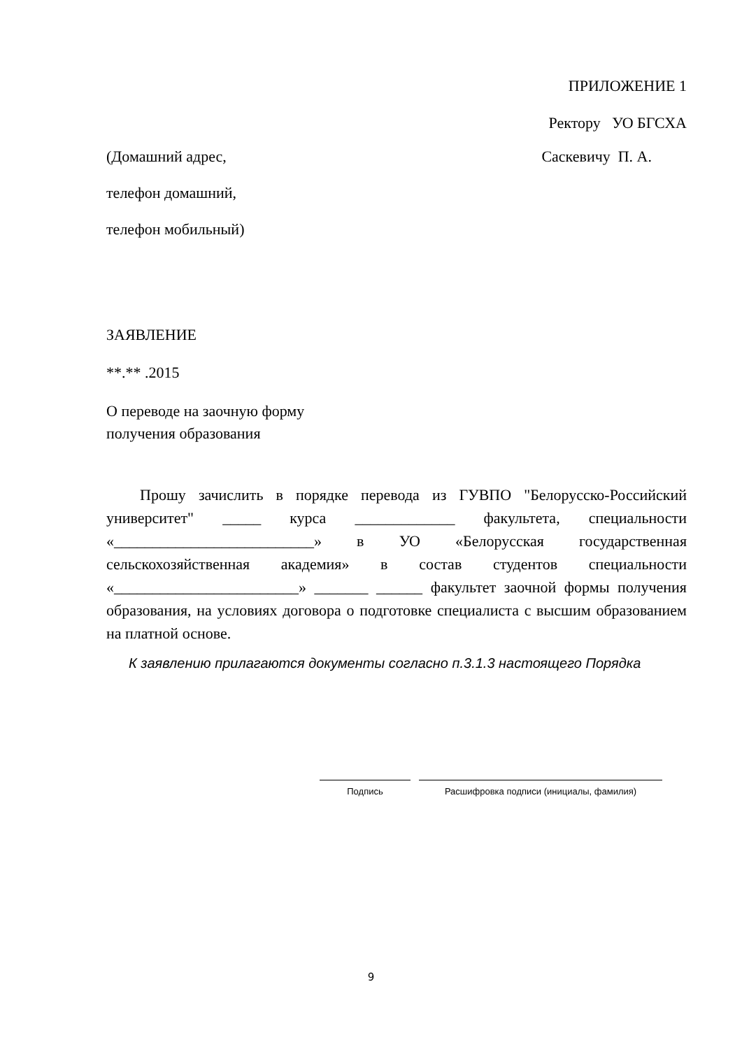ПРИЛОЖЕНИЕ 1
Ректору УО БГСХА
(Домашний адрес,
телефон домашний,
телефон мобильный)
Саскевичу П. А.
ЗАЯВЛЕНИЕ
**.** .2015
О переводе на заочную форму
получения образования
Прошу зачислить в порядке перевода из ГУВПО "Белорусско-Российский университет" _____ курса _____________ факультета, специальности «__________________________» в УО «Белорусская государственная сельскохозяйственная академия» в состав студентов специальности «________________________» _______ ______ факультет заочной формы получения образования, на условиях договора о подготовке специалиста с высшим образованием на платной основе.
К заявлению прилагаются документы согласно п.3.1.3 настоящего Порядка
Подпись Расшифровка подписи (инициалы, фамилия)
9